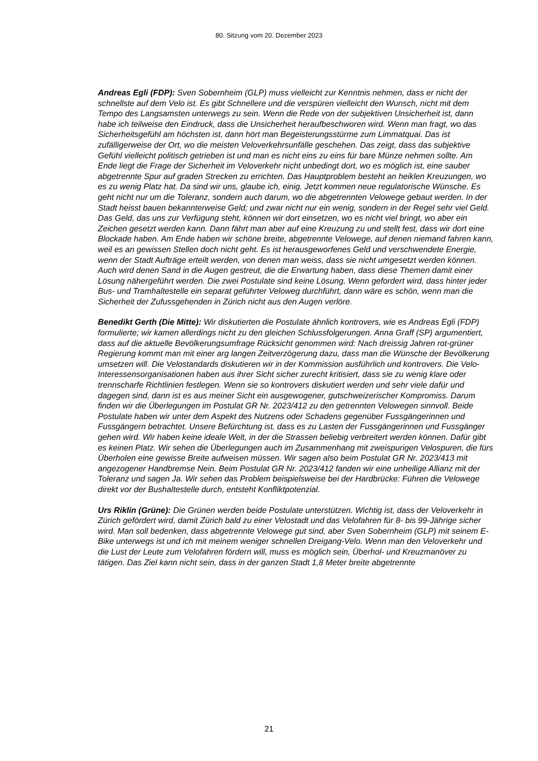80. Sitzung vom 20. Dezember 2023
Andreas Egli (FDP): Sven Sobernheim (GLP) muss vielleicht zur Kenntnis nehmen, dass er nicht der schnellste auf dem Velo ist. Es gibt Schnellere und die verspüren vielleicht den Wunsch, nicht mit dem Tempo des Langsamsten unterwegs zu sein. Wenn die Rede von der subjektiven Unsicherheit ist, dann habe ich teilweise den Eindruck, dass die Unsicherheit heraufbeschworen wird. Wenn man fragt, wo das Sicherheitsgefühl am höchsten ist, dann hört man Begeisterungsstürme zum Limmatquai. Das ist zufälligerweise der Ort, wo die meisten Veloverkehrsunfälle geschehen. Das zeigt, dass das subjektive Gefühl vielleicht politisch getrieben ist und man es nicht eins zu eins für bare Münze nehmen sollte. Am Ende liegt die Frage der Sicherheit im Veloverkehr nicht unbedingt dort, wo es möglich ist, eine sauber abgetrennte Spur auf graden Strecken zu errichten. Das Hauptproblem besteht an heiklen Kreuzungen, wo es zu wenig Platz hat. Da sind wir uns, glaube ich, einig. Jetzt kommen neue regulatorische Wünsche. Es geht nicht nur um die Toleranz, sondern auch darum, wo die abgetrennten Velowege gebaut werden. In der Stadt heisst bauen bekannterweise Geld; und zwar nicht nur ein wenig, sondern in der Regel sehr viel Geld. Das Geld, das uns zur Verfügung steht, können wir dort einsetzen, wo es nicht viel bringt, wo aber ein Zeichen gesetzt werden kann. Dann fährt man aber auf eine Kreuzung zu und stellt fest, dass wir dort eine Blockade haben. Am Ende haben wir schöne breite, abgetrennte Velowege, auf denen niemand fahren kann, weil es an gewissen Stellen doch nicht geht. Es ist herausgeworfenes Geld und verschwendete Energie, wenn der Stadt Aufträge erteilt werden, von denen man weiss, dass sie nicht umgesetzt werden können. Auch wird denen Sand in die Augen gestreut, die die Erwartung haben, dass diese Themen damit einer Lösung nähergeführt werden. Die zwei Postulate sind keine Lösung. Wenn gefordert wird, dass hinter jeder Bus- und Tramhaltestelle ein separat geführter Veloweg durchführt, dann wäre es schön, wenn man die Sicherheit der Zufussgehenden in Zürich nicht aus den Augen verlöre.
Benedikt Gerth (Die Mitte): Wir diskutierten die Postulate ähnlich kontrovers, wie es Andreas Egli (FDP) formulierte; wir kamen allerdings nicht zu den gleichen Schlussfolgerungen. Anna Graff (SP) argumentiert, dass auf die aktuelle Bevölkerungsumfrage Rücksicht genommen wird: Nach dreissig Jahren rot-grüner Regierung kommt man mit einer arg langen Zeitverzögerung dazu, dass man die Wünsche der Bevölkerung umsetzen will. Die Velostandards diskutieren wir in der Kommission ausführlich und kontrovers. Die Velo-Interessensorganisationen haben aus ihrer Sicht sicher zurecht kritisiert, dass sie zu wenig klare oder trennscharfe Richtlinien festlegen. Wenn sie so kontrovers diskutiert werden und sehr viele dafür und dagegen sind, dann ist es aus meiner Sicht ein ausgewogener, gutschweizerischer Kompromiss. Darum finden wir die Überlegungen im Postulat GR Nr. 2023/412 zu den getrennten Velowegen sinnvoll. Beide Postulate haben wir unter dem Aspekt des Nutzens oder Schadens gegenüber Fussgängerinnen und Fussgängern betrachtet. Unsere Befürchtung ist, dass es zu Lasten der Fussgängerinnen und Fussgänger gehen wird. Wir haben keine ideale Welt, in der die Strassen beliebig verbreitert werden können. Dafür gibt es keinen Platz. Wir sehen die Überlegungen auch im Zusammenhang mit zweispurigen Velospuren, die fürs Überholen eine gewisse Breite aufweisen müssen. Wir sagen also beim Postulat GR Nr. 2023/413 mit angezogener Handbremse Nein. Beim Postulat GR Nr. 2023/412 fanden wir eine unheilige Allianz mit der Toleranz und sagen Ja. Wir sehen das Problem beispielsweise bei der Hardbrücke: Führen die Velowege direkt vor der Bushaltestelle durch, entsteht Konfliktpotenzial.
Urs Riklin (Grüne): Die Grünen werden beide Postulate unterstützen. Wichtig ist, dass der Veloverkehr in Zürich gefördert wird, damit Zürich bald zu einer Velostadt und das Velofahren für 8- bis 99-Jährige sicher wird. Man soll bedenken, dass abgetrennte Velowege gut sind, aber Sven Sobernheim (GLP) mit seinem E-Bike unterwegs ist und ich mit meinem weniger schnellen Dreigang-Velo. Wenn man den Veloverkehr und die Lust der Leute zum Velofahren fördern will, muss es möglich sein, Überhol- und Kreuzmanöver zu tätigen. Das Ziel kann nicht sein, dass in der ganzen Stadt 1,8 Meter breite abgetrennte
21